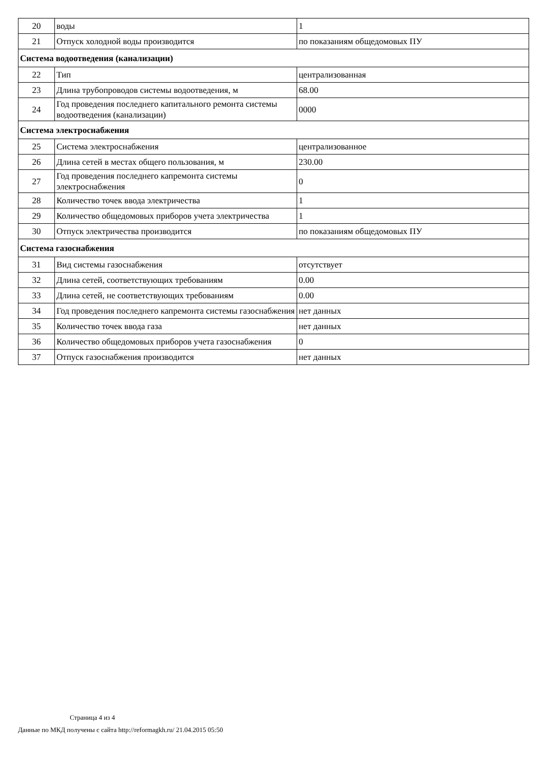| 20 | воды | 1 |
| 21 | Отпуск холодной воды производится | по показаниям общедомовых ПУ |
| Система водоотведения (канализации) | | |
| 22 | Тип | централизованная |
| 23 | Длина трубопроводов системы водоотведения, м | 68.00 |
| 24 | Год проведения последнего капитального ремонта системы водоотведения (канализации) | 0000 |
| Система электроснабжения | | |
| 25 | Система электроснабжения | централизованное |
| 26 | Длина сетей в местах общего пользования, м | 230.00 |
| 27 | Год проведения последнего капремонта системы электроснабжения | 0 |
| 28 | Количество точек ввода электричества | 1 |
| 29 | Количество общедомовых приборов учета электричества | 1 |
| 30 | Отпуск электричества производится | по показаниям общедомовых ПУ |
| Система газоснабжения | | |
| 31 | Вид системы газоснабжения | отсутствует |
| 32 | Длина сетей, соответствующих требованиям | 0.00 |
| 33 | Длина сетей, не соответствующих требованиям | 0.00 |
| 34 | Год проведения последнего капремонта системы газоснабжения | нет данных |
| 35 | Количество точек ввода газа | нет данных |
| 36 | Количество общедомовых приборов учета газоснабжения | 0 |
| 37 | Отпуск газоснабжения производится | нет данных |
Страница 4 из 4
Данные по МКД получены с сайта http://reformagkh.ru/ 21.04.2015 05:50